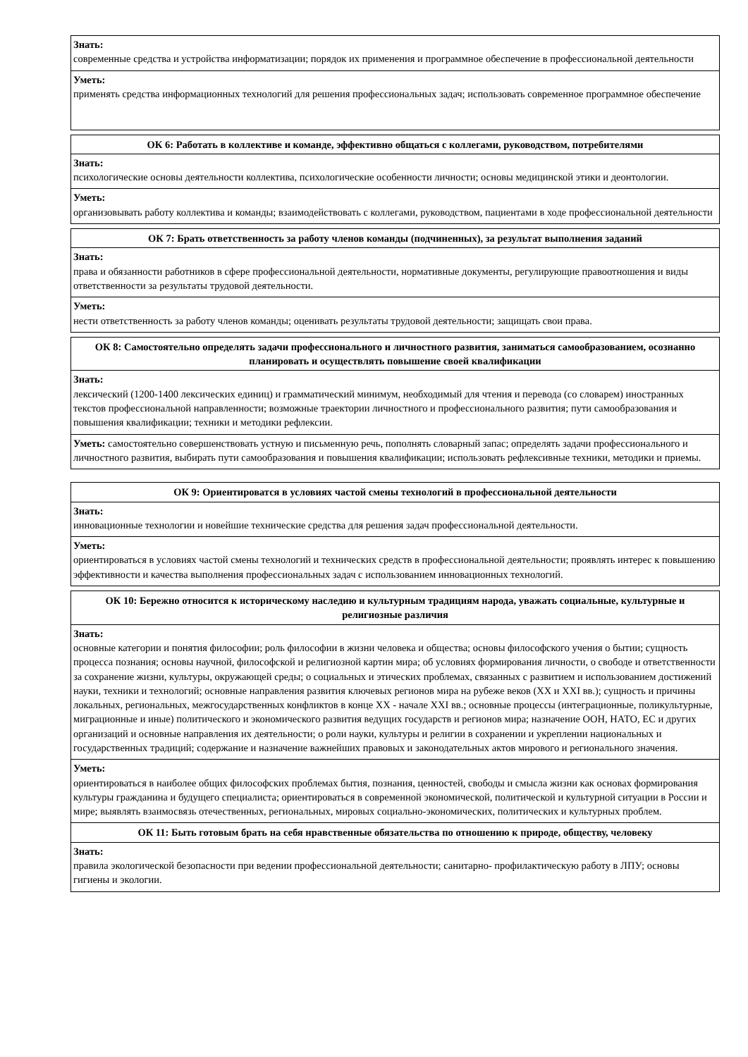| Знать: современные средства и устройства информатизации; порядок их применения и программное обеспечение в профессиональной деятельности |
| Уметь: применять средства информационных технологий для решения профессиональных задач; использовать современное программное обеспечение |
| ОК 6: Работать в коллективе и команде, эффективно общаться с коллегами, руководством, потребителями |
| --- |
| Знать: психологические основы деятельности коллектива, психологические особенности личности; основы медицинской этики и деонтологии. |
| Уметь: организовывать работу коллектива и команды; взаимодействовать с коллегами, руководством, пациентами в ходе профессиональной деятельности |
| ОК 7: Брать ответственность за работу членов команды (подчиненных), за результат выполнения заданий |
| --- |
| Знать: права и обязанности работников в сфере профессиональной деятельности, нормативные документы, регулирующие правоотношения и виды ответственности за результаты трудовой деятельности. |
| Уметь: нести ответственность за работу членов команды; оценивать результаты трудовой деятельности; защищать свои права. |
| ОК 8: Самостоятельно определять задачи профессионального и личностного развития, заниматься самообразованием, осознанно планировать и осуществлять повышение своей квалификации |
| --- |
| Знать: лексический (1200-1400 лексических единиц) и грамматический минимум, необходимый для чтения и перевода (со словарем) иностранных текстов профессиональной направленности; возможные траектории личностного и профессионального развития; пути самообразования и повышения квалификации; техники и методики рефлексии. |
| Уметь: самостоятельно совершенствовать устную и письменную речь, пополнять словарный запас; определять задачи профессионального и личностного развития, выбирать пути самообразования и повышения квалификации; использовать рефлексивные техники, методики и приемы. |
| ОК 9: Ориентироватся в условиях частой смены технологий в профессиональной деятельности |
| --- |
| Знать: инновационные технологии и новейшие технические средства для решения задач профессиональной деятельности. |
| Уметь: ориентироваться в условиях частой смены технологий и технических средств в профессиональной деятельности; проявлять интерес к повышению эффективности и качества выполнения профессиональных задач с использованием инновационных технологий. |
| ОК 10: Бережно относится к историческому наследию и культурным традициям народа, уважать социальные, культурные и религиозные различия |
| --- |
| Знать: основные категории и понятия философии; роль философии в жизни человека и общества; основы философского учения о бытии; сущность процесса познания; основы научной, философской и религиозной картин мира; об условиях формирования личности, о свободе и ответственности за сохранение жизни, культуры, окружающей среды; о социальных и этических проблемах, связанных с развитием и использованием достижений науки, техники и технологий; основные направления развития ключевых регионов мира на рубеже веков (XX и XXI вв.); сущность и причины локальных, региональных, межгосударственных конфликтов в конце XX - начале XXI вв.; основные процессы (интеграционные, поликультурные, миграционные и иные) политического и экономического развития ведущих государств и регионов мира; назначение ООН, НАТО, ЕС и других организаций и основные направления их деятельности; о роли науки, культуры и религии в сохранении и укреплении национальных и государственных традиций; содержание и назначение важнейших правовых и законодательных актов мирового и регионального значения. |
| Уметь: ориентироваться в наиболее общих философских проблемах бытия, познания, ценностей, свободы и смысла жизни как основах формирования культуры гражданина и будущего специалиста; ориентироваться в современной экономической, политической и культурной ситуации в России и мире; выявлять взаимосвязь отечественных, региональных, мировых социально-экономических, политических и культурных проблем. |
| ОК 11: Быть готовым брать на себя нравственные обязательства по отношению к природе, обществу, человеку |
| Знать: правила экологической безопасности при ведении профессиональной деятельности; санитарно- профилактическую работу в ЛПУ; основы гигиены и экологии. |